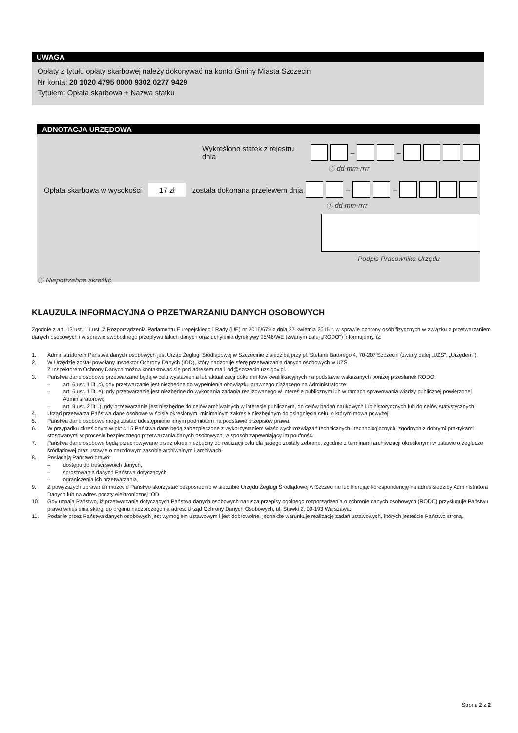UWAGA
Opłaty z tytułu opłaty skarbowej należy dokonywać na konto Gminy Miasta Szczecin
Nr konta: 20 1020 4795 0000 9302 0277 9429
Tytułem: Opłata skarbowa + Nazwa statku
ADNOTACJA URZĘDOWA
Wykreślono statek z rejestru dnia – –
ⓘ dd-mm-rrrr
Opłata skarbowa w wysokości 17 zł została dokonana przelewem dnia – –
ⓘ dd-mm-rrrr
Podpis Pracownika Urzędu
ⓘ Niepotrzebne skreślić
KLAUZULA INFORMACYJNA O PRZETWARZANIU DANYCH OSOBOWYCH
Zgodnie z art. 13 ust. 1 i ust. 2 Rozporządzenia Parlamentu Europejskiego i Rady (UE) nr 2016/679 z dnia 27 kwietnia 2016 r. w sprawie ochrony osób fizycznych w związku z przetwarzaniem danych osobowych i w sprawie swobodnego przepływu takich danych oraz uchylenia dyrektywy 95/46/WE (zwanym dalej „RODO") informujemy, iż:
1. Administratorem Państwa danych osobowych jest Urząd Żeglugi Śródlądowej w Szczecinie z siedzibą przy pl. Stefana Batorego 4, 70-207 Szczecin (zwany dalej „UŻŚ", „Urzędem").
2. W Urzędzie został powołany Inspektor Ochrony Danych (IOD), który nadzoruje sferę przetwarzania danych osobowych w UŻŚ.
Z Inspektorem Ochrony Danych można kontaktować się pod adresem mail iod@szczecin.uzs.gov.pl.
3. Państwa dane osobowe przetwarzane będą w celu wystawienia lub aktualizacji dokumentów kwalifikacyjnych na podstawie wskazanych poniżej przesłanek RODO:
– art. 6 ust. 1 lit. c), gdy przetwarzanie jest niezbędne do wypełnienia obowiązku prawnego ciążącego na Administratorze;
– art. 6 ust. 1 lit. e), gdy przetwarzanie jest niezbędne do wykonania zadania realizowanego w interesie publicznym lub w ramach sprawowania władzy publicznej powierzonej Administratorowi;
– art. 9 ust. 2 lit. j), gdy przetwarzanie jest niezbędne do celów archiwalnych w interesie publicznym, do celów badań naukowych lub historycznych lub do celów statystycznych.
4. Urząd przetwarza Państwa dane osobowe w ściśle określonym, minimalnym zakresie niezbędnym do osiągnięcia celu, o którym mowa powyżej.
5. Państwa dane osobowe mogą zostać udostępnione innym podmiotom na podstawie przepisów prawa.
6. W przypadku określonym w pkt 4 i 5 Państwa dane będą zabezpieczone z wykorzystaniem właściwych rozwiązań technicznych i technologicznych, zgodnych z dobrymi praktykami stosowanymi w procesie bezpiecznego przetwarzania danych osobowych, w sposób zapewniający im poufność.
7. Państwa dane osobowe będą przechowywane przez okres niezbędny do realizacji celu dla jakiego zostały zebrane, zgodnie z terminami archiwizacji określonymi w ustawie o żegludze śródlądowej oraz ustawie o narodowym zasobie archiwalnym i archiwach.
8. Posiadają Państwo prawo:
– dostępu do treści swoich danych,
– sprostowania danych Państwa dotyczących,
– ograniczenia ich przetwarzania.
9. Z powyższych uprawnień możecie Państwo skorzystać bezpośrednio w siedzibie Urzędu Żeglugi Śródlądowej w Szczecinie lub kierując korespondencję na adres siedziby Administratora Danych lub na adres poczty elektronicznej IOD.
10. Gdy uznają Państwo, iż przetwarzanie dotyczących Państwa danych osobowych narusza przepisy ogólnego rozporządzenia o ochronie danych osobowych (RODO) przysługuje Państwu prawo wniesienia skargi do organu nadzorczego na adres: Urząd Ochrony Danych Osobowych, ul. Stawki 2, 00-193 Warszawa.
11. Podanie przez Państwa danych osobowych jest wymogiem ustawowym i jest dobrowolne, jednakże warunkuje realizację zadań ustawowych, których jesteście Państwo stroną.
Strona 2 z 2